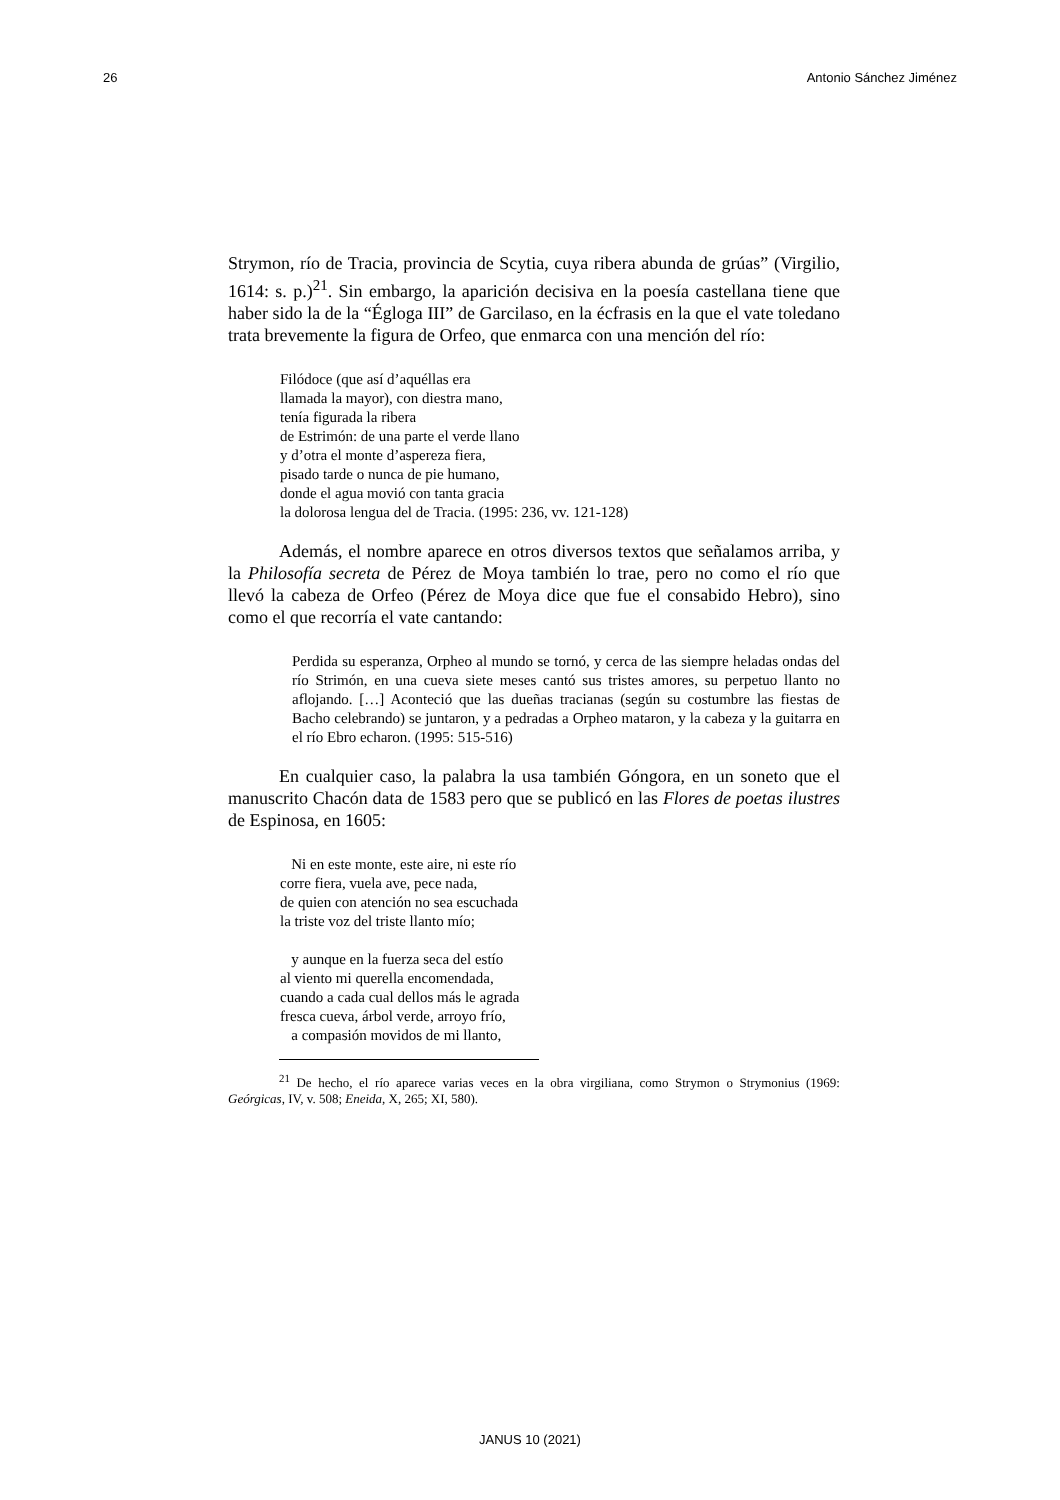26 Antonio Sánchez Jiménez
Strymon, río de Tracia, provincia de Scytia, cuya ribera abunda de grúas” (Virgilio, 1614: s. p.)<sup>21</sup>. Sin embargo, la aparición decisiva en la poesía castellana tiene que haber sido la de la “Égloga III” de Garcilaso, en la écfrasis en la que el vate toledano trata brevemente la figura de Orfeo, que enmarca con una mención del río:
Filódoce (que así d’aquéllas era
llamada la mayor), con diestra mano,
tenía figurada la ribera
de Estrimón: de una parte el verde llano
y d’otra el monte d’aspereza fiera,
pisado tarde o nunca de pie humano,
donde el agua movió con tanta gracia
la dolorosa lengua del de Tracia. (1995: 236, vv. 121-128)
Además, el nombre aparece en otros diversos textos que señalamos arriba, y la Philosofía secreta de Pérez de Moya también lo trae, pero no como el río que llevó la cabeza de Orfeo (Pérez de Moya dice que fue el consabido Hebro), sino como el que recorría el vate cantando:
Perdida su esperanza, Orpheo al mundo se tornó, y cerca de las siempre heladas ondas del río Strimón, en una cueva siete meses cantó sus tristes amores, su perpetuo llanto no aflojando. […] Aconteció que las dueñas tracianas (según su costumbre las fiestas de Bacho celebrando) se juntaron, y a pedradas a Orpheo mataron, y la cabeza y la guitarra en el río Ebro echaron. (1995: 515-516)
En cualquier caso, la palabra la usa también Góngora, en un soneto que el manuscrito Chacón data de 1583 pero que se publicó en las Flores de poetas ilustres de Espinosa, en 1605:
Ni en este monte, este aire, ni este río
corre fiera, vuela ave, pece nada,
de quien con atención no sea escuchada
la triste voz del triste llanto mío;
y aunque en la fuerza seca del estío
al viento mi querella encomendada,
cuando a cada cual dellos más le agrada
fresca cueva, árbol verde, arroyo frío,
a compasión movidos de mi llanto,
<sup>21</sup> De hecho, el río aparece varias veces en la obra virgiliana, como Strymon o Strymonius (1969: Geórgicas, IV, v. 508; Eneida, X, 265; XI, 580).
JANUS 10 (2021)